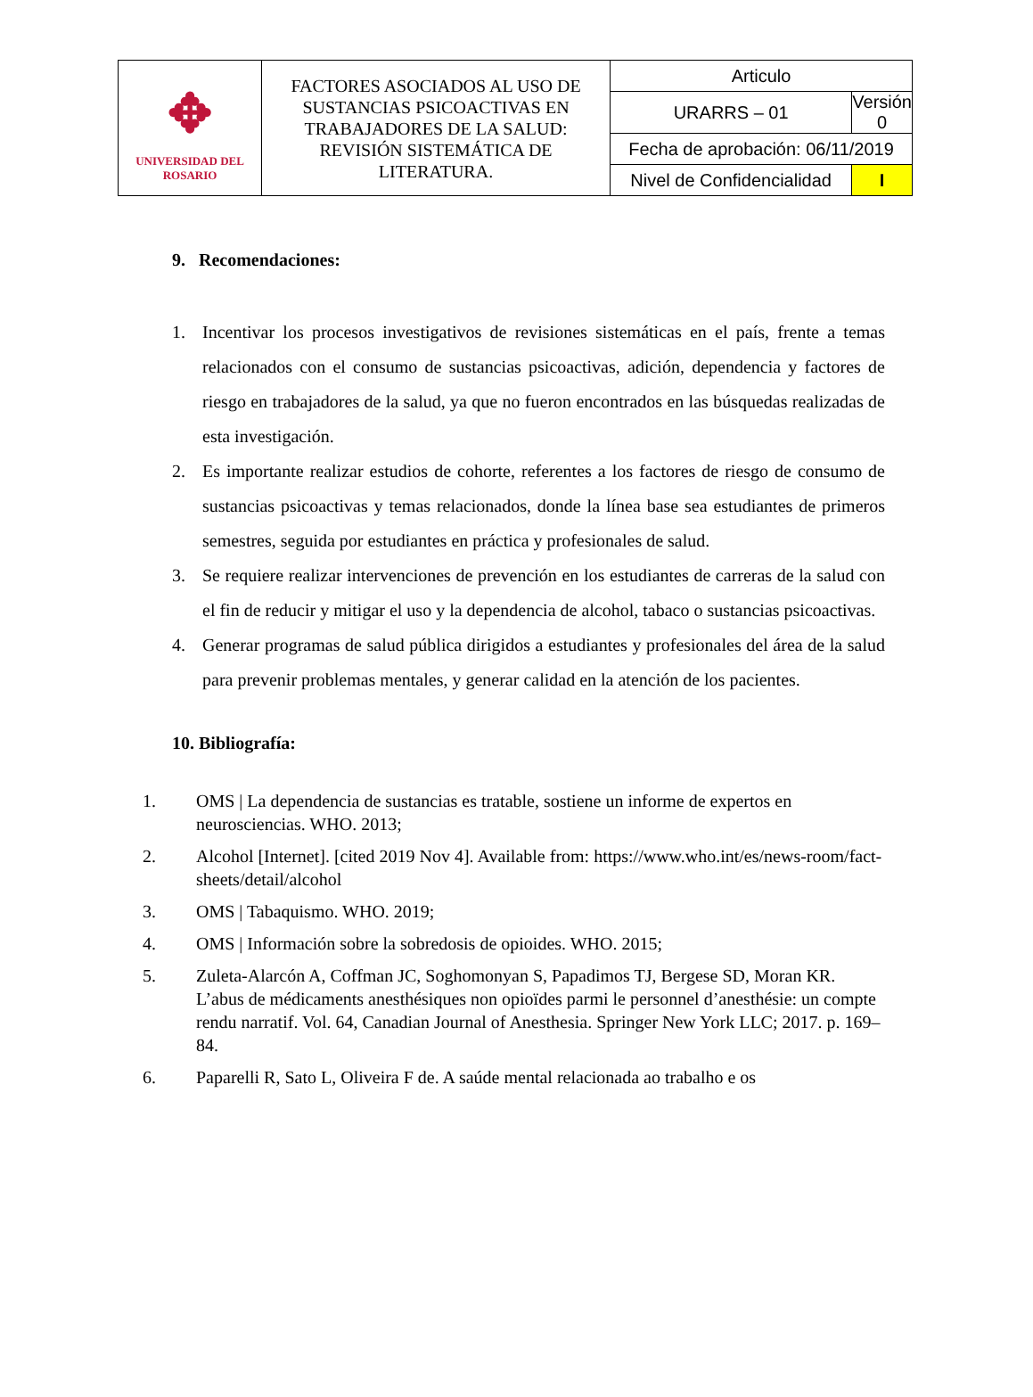| ✥ UNIVERSIDAD DEL ROSARIO | FACTORES ASOCIADOS AL USO DE SUSTANCIAS PSICOACTIVAS EN TRABAJADORES DE LA SALUD: REVISIÓN SISTEMÁTICA DE LITERATURA. | Articulo | |
| | | URARRS – 01 | Versión 0 |
| | | Fecha de aprobación: 06/11/2019 | |
| | | Nivel de Confidencialidad | I |
9. Recomendaciones:
1. Incentivar los procesos investigativos de revisiones sistemáticas en el país, frente a temas relacionados con el consumo de sustancias psicoactivas, adición, dependencia y factores de riesgo en trabajadores de la salud, ya que no fueron encontrados en las búsquedas realizadas de esta investigación.
2. Es importante realizar estudios de cohorte, referentes a los factores de riesgo de consumo de sustancias psicoactivas y temas relacionados, donde la línea base sea estudiantes de primeros semestres, seguida por estudiantes en práctica y profesionales de salud.
3. Se requiere realizar intervenciones de prevención en los estudiantes de carreras de la salud con el fin de reducir y mitigar el uso y la dependencia de alcohol, tabaco o sustancias psicoactivas.
4. Generar programas de salud pública dirigidos a estudiantes y profesionales del área de la salud para prevenir problemas mentales, y generar calidad en la atención de los pacientes.
10. Bibliografía:
1. OMS | La dependencia de sustancias es tratable, sostiene un informe de expertos en neurosciencias. WHO. 2013;
2. Alcohol [Internet]. [cited 2019 Nov 4]. Available from: https://www.who.int/es/news-room/fact-sheets/detail/alcohol
3. OMS | Tabaquismo. WHO. 2019;
4. OMS | Información sobre la sobredosis de opioides. WHO. 2015;
5. Zuleta-Alarcón A, Coffman JC, Soghomonyan S, Papadimos TJ, Bergese SD, Moran KR. L’abus de médicaments anesthésiques non opioïdes parmi le personnel d’anesthésie: un compte rendu narratif. Vol. 64, Canadian Journal of Anesthesia. Springer New York LLC; 2017. p. 169–84.
6. Paparelli R, Sato L, Oliveira F de. A saúde mental relacionada ao trabalho e os